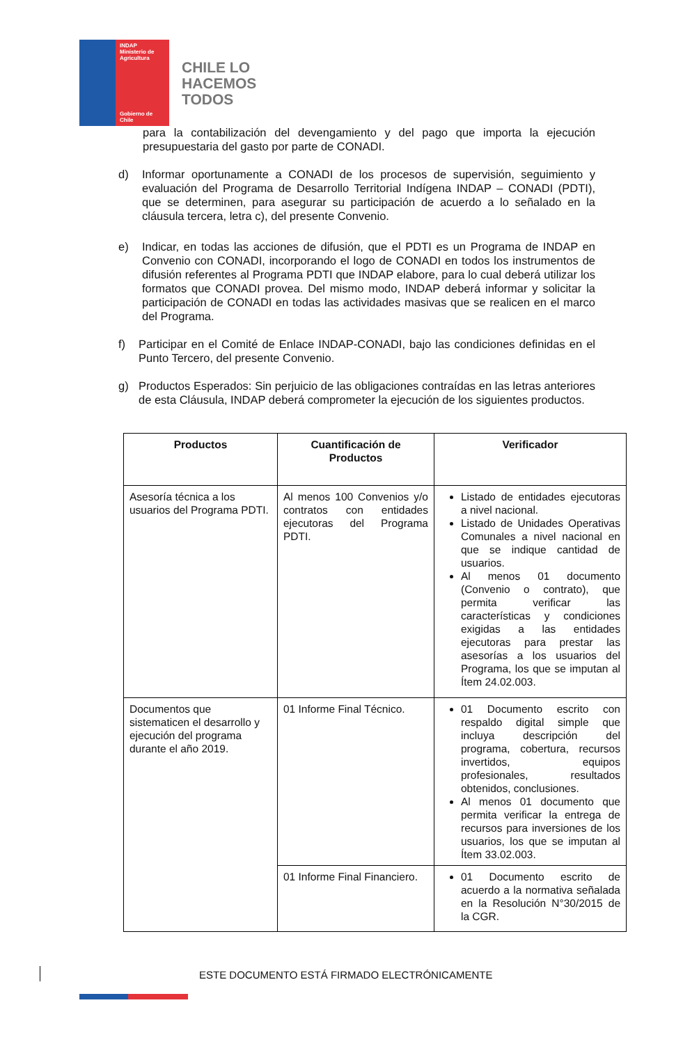INDAP
Ministerio de Agricultura
Gobierno de Chile
CHILE LO
HACEMOS
TODOS
para la contabilización del devengamiento y del pago que importa la ejecución presupuestaria del gasto por parte de CONADI.
d) Informar oportunamente a CONADI de los procesos de supervisión, seguimiento y evaluación del Programa de Desarrollo Territorial Indígena INDAP – CONADI (PDTI), que se determinen, para asegurar su participación de acuerdo a lo señalado en la cláusula tercera, letra c), del presente Convenio.
e) Indicar, en todas las acciones de difusión, que el PDTI es un Programa de INDAP en Convenio con CONADI, incorporando el logo de CONADI en todos los instrumentos de difusión referentes al Programa PDTI que INDAP elabore, para lo cual deberá utilizar los formatos que CONADI provea. Del mismo modo, INDAP deberá informar y solicitar la participación de CONADI en todas las actividades masivas que se realicen en el marco del Programa.
f) Participar en el Comité de Enlace INDAP-CONADI, bajo las condiciones definidas en el Punto Tercero, del presente Convenio.
g) Productos Esperados: Sin perjuicio de las obligaciones contraídas en las letras anteriores de esta Cláusula, INDAP deberá comprometer la ejecución de los siguientes productos.
| Productos | Cuantificación de Productos | Verificador |
| --- | --- | --- |
| Asesoría técnica a los usuarios del Programa PDTI. | Al menos 100 Convenios y/o contratos con entidades ejecutoras del Programa PDTI. | Listado de entidades ejecutoras a nivel nacional. Listado de Unidades Operativas Comunales a nivel nacional en que se indique cantidad de usuarios. Al menos 01 documento (Convenio o contrato), que permita verificar las características y condiciones exigidas a las entidades ejecutoras para prestar las asesorías a los usuarios del Programa, los que se imputan al Ítem 24.02.003. |
| Documentos que sistematicen el desarrollo y ejecución del programa durante el año 2019. | 01 Informe Final Técnico. | 01 Documento escrito con respaldo digital simple que incluya descripción del programa, cobertura, recursos invertidos, equipos profesionales, resultados obtenidos, conclusiones. Al menos 01 documento que permita verificar la entrega de recursos para inversiones de los usuarios, los que se imputan al Ítem 33.02.003. |
| | 01 Informe Final Financiero. | 01 Documento escrito de acuerdo a la normativa señalada en la Resolución N°30/2015 de la CGR. |
ESTE DOCUMENTO ESTÁ FIRMADO ELECTRÓNICAMENTE